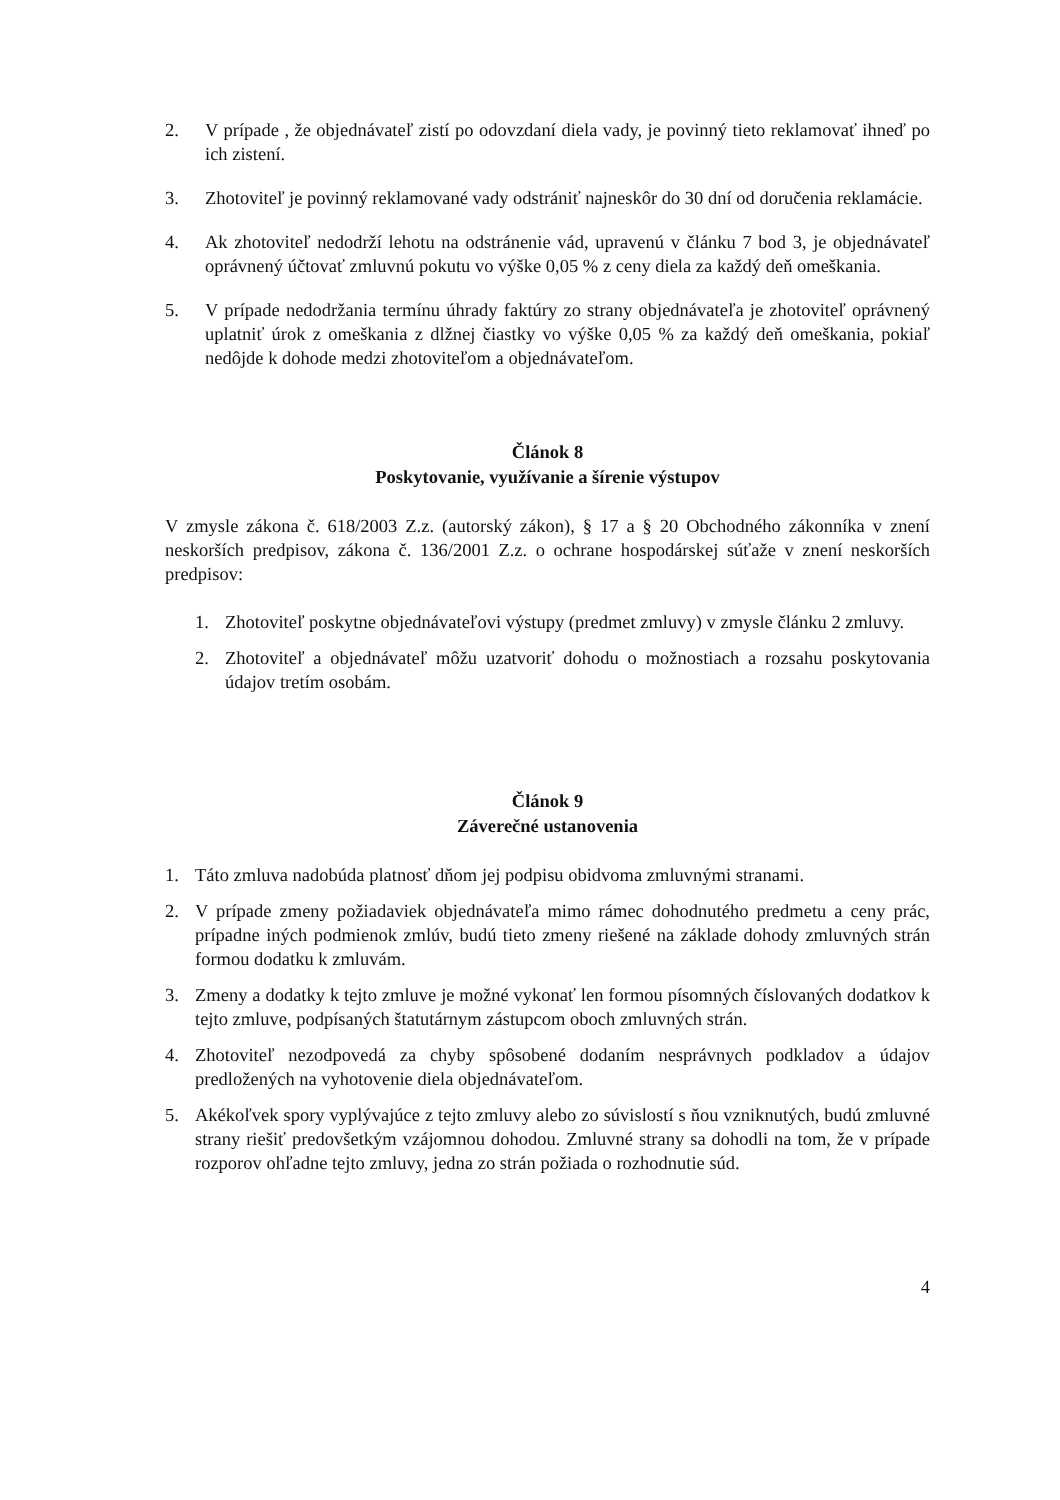2. V prípade , že objednávateľ zistí po odovzdaní diela vady, je povinný tieto reklamovať ihneď po ich zistení.
3. Zhotoviteľ je povinný reklamované vady odstrániť najneskôr do 30 dní od doručenia reklamácie.
4. Ak zhotoviteľ nedodrží lehotu na odstránenie vád, upravenú v článku 7 bod 3, je objednávateľ oprávnený účtovať zmluvnú pokutu vo výške 0,05 % z ceny diela za každý deň omeškania.
5. V prípade nedodržania termínu úhrady faktúry zo strany objednávateľa je zhotoviteľ oprávnený uplatniť úrok z omeškania z dlžnej čiastky vo výške 0,05 % za každý deň omeškania, pokiaľ nedôjde k dohode medzi zhotoviteľom a objednávateľom.
Článok 8
Poskytovanie, využívanie a šírenie výstupov
V zmysle zákona č. 618/2003 Z.z. (autorský zákon), § 17 a § 20 Obchodného zákonníka v znení neskorších predpisov, zákona č. 136/2001 Z.z. o ochrane hospodárskej súťaže v znení neskorších predpisov:
1. Zhotoviteľ poskytne objednávateľovi výstupy (predmet zmluvy) v zmysle článku 2 zmluvy.
2. Zhotoviteľ a objednávateľ môžu uzatvoriť dohodu o možnostiach a rozsahu poskytovania údajov tretím osobám.
Článok 9
Záverečné ustanovenia
1. Táto zmluva nadobúda platnosť dňom jej podpisu obidvoma zmluvnými stranami.
2. V prípade zmeny požiadaviek objednávateľa mimo rámec dohodnutého predmetu a ceny prác, prípadne iných podmienok zmlúv, budú tieto zmeny riešené na základe dohody zmluvných strán formou dodatku k zmluvám.
3. Zmeny a dodatky k tejto zmluve je možné vykonať len formou písomných číslovaných dodatkov k tejto zmluve, podpísaných štatutárnym zástupcom oboch zmluvných strán.
4. Zhotoviteľ nezodpovedá za chyby spôsobené dodaním nesprávnych podkladov a údajov predložených na vyhotovenie diela objednávateľom.
5. Akékoľvek spory vyplývajúce z tejto zmluvy alebo zo súvislostí s ňou vzniknutých, budú zmluvné strany riešiť predovšetkým vzájomnou dohodou. Zmluvné strany sa dohodli na tom, že v prípade rozporov ohľadne tejto zmluvy, jedna zo strán požiada o rozhodnutie súd.
4